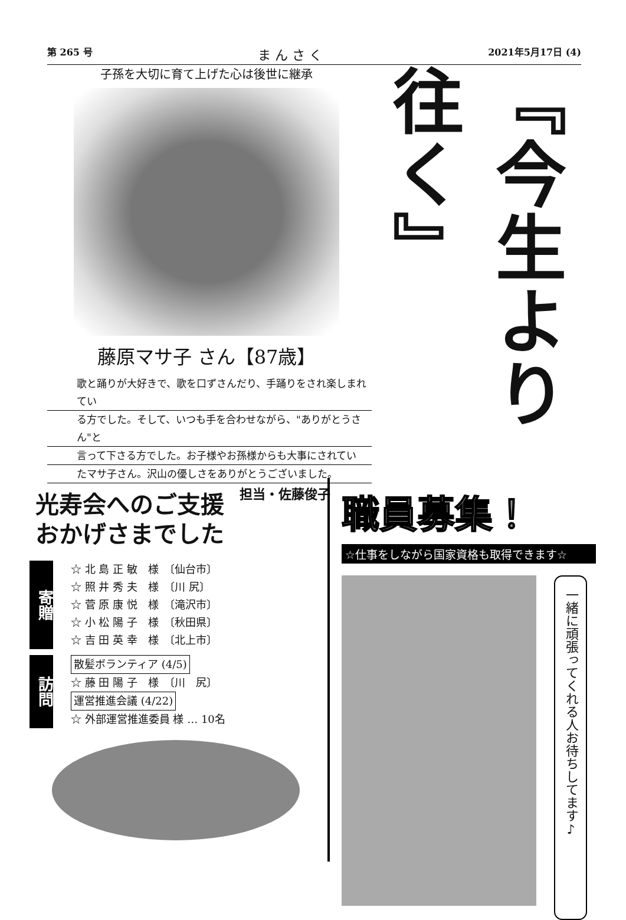第 265 号 ま ん さ く 2021年5月17日 (4)
子孫を大切に育て上げた心は後世に継承
藤原マサ子 さん【87歳】
歌と踊りが大好きで、歌を口ずさんだり、手踊りをされ楽しまれてい
る方でした。そして、いつも手を合わせながら、"ありがとうさん"と
言って下さる方でした。お子様やお孫様からも大事にされてい
たマサ子さん。沢山の優しさをありがとうございました。
担当・佐藤俊子
『今生より往く』
光寿会へのご支援
おかげさまでした
寄贈
☆ 北 島 正 敏　様　〔仙台市〕
☆ 照 井 秀 夫　様　〔川 尻〕
☆ 菅 原 康 悦　様　〔滝沢市〕
☆ 小 松 陽 子　様　〔秋田県〕
☆ 吉 田 英 幸　様　〔北上市〕
訪問
散髪ボランティア (4/5)
☆ 藤 田 陽 子　様　〔川　尻〕
運営推進会議 (4/22)
☆ 外部運営推進委員 様 … 10名
職員募集！
☆仕事をしながら国家資格も取得できます☆
一緒に頑張ってくれる人お待ちしてます♪